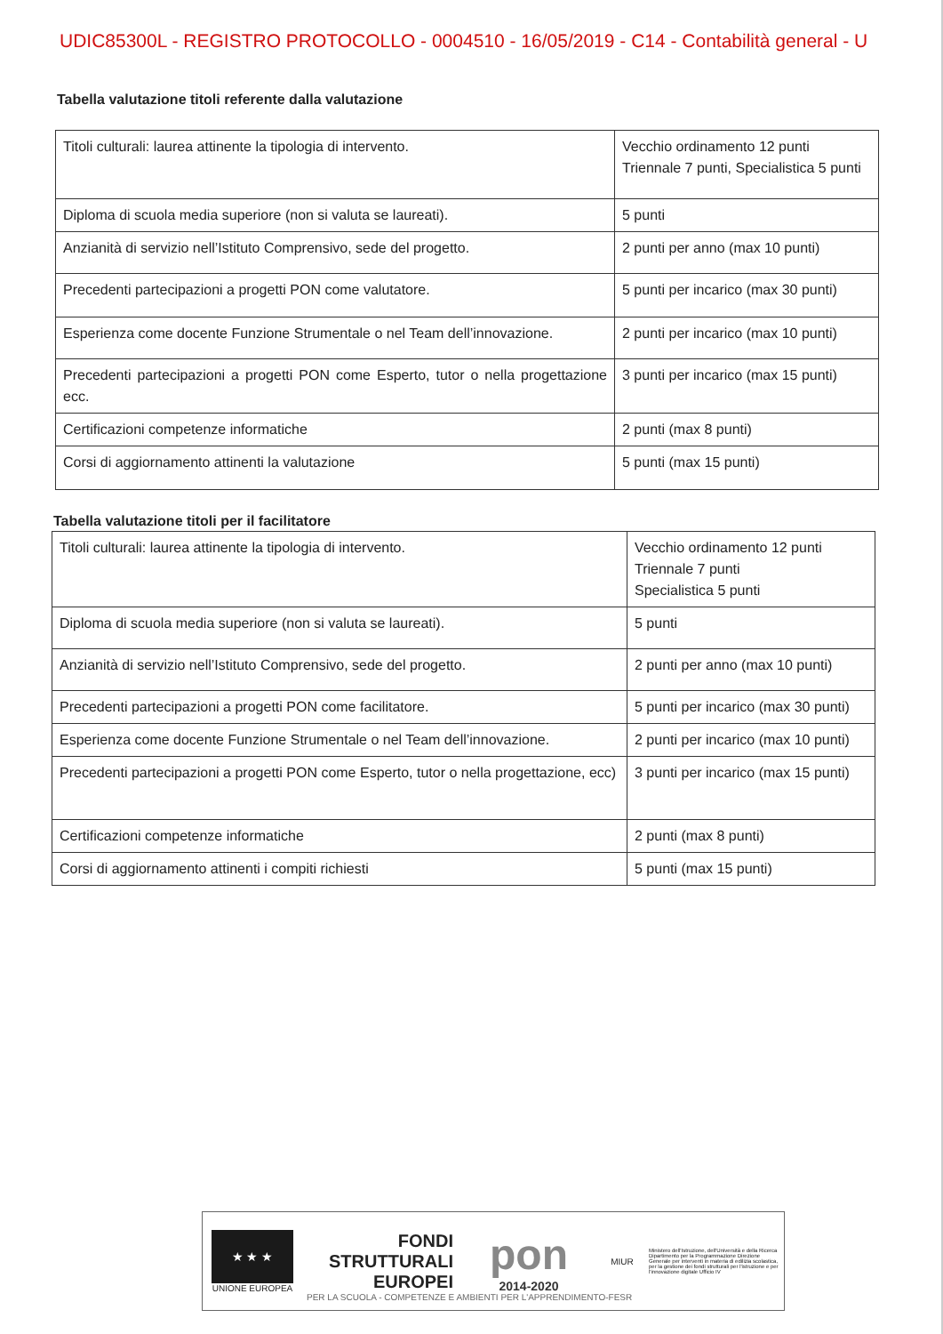UDIC85300L - REGISTRO PROTOCOLLO - 0004510 - 16/05/2019 - C14 - Contabilità general - U
Tabella valutazione titoli referente dalla valutazione
| Titoli culturali: laurea attinente la tipologia di intervento. | Vecchio ordinamento 12 punti Triennale 7 punti, Specialistica 5 punti |
| Diploma di scuola media superiore (non si valuta se laureati). | 5 punti |
| Anzianità di servizio nell’Istituto Comprensivo, sede del progetto. | 2 punti per anno (max 10 punti) |
| Precedenti partecipazioni a progetti PON come valutatore. | 5 punti per incarico (max 30 punti) |
| Esperienza come docente Funzione Strumentale o nel Team dell’innovazione. | 2 punti per incarico (max 10 punti) |
| Precedenti partecipazioni a progetti PON come Esperto, tutor o nella progettazione ecc. | 3 punti per incarico (max 15 punti) |
| Certificazioni competenze informatiche | 2 punti (max 8 punti) |
| Corsi di aggiornamento attinenti la valutazione | 5 punti (max 15 punti) |
Tabella valutazione titoli per il facilitatore
| Titoli culturali: laurea attinente la tipologia di intervento. | Vecchio ordinamento 12 punti Triennale 7 punti Specialistica 5 punti |
| Diploma di scuola media superiore (non si valuta se laureati). | 5 punti |
| Anzianità di servizio nell’Istituto Comprensivo, sede del progetto. | 2 punti per anno (max 10 punti) |
| Precedenti partecipazioni a progetti PON come facilitatore. | 5 punti per incarico (max 30 punti) |
| Esperienza come docente Funzione Strumentale o nel Team dell’innovazione. | 2 punti per incarico (max 10 punti) |
| Precedenti partecipazioni a progetti PON come Esperto, tutor o nella progettazione, ecc) | 3 punti per incarico (max 15 punti) |
| Certificazioni competenze informatiche | 2 punti (max 8 punti) |
| Corsi di aggiornamento attinenti i compiti richiesti | 5 punti (max 15 punti) |
★ ★ ★
UNIONE EUROPEA
FONDI
STRUTTURALI
EUROPEI
pon
2014-2020
MIUR
Ministero dell'Istruzione, dell'Università e della Ricerca Dipartimento per la Programmazione Direzione Generale per interventi in materia di edilizia scolastica, per la gestione dei fondi strutturali per l'istruzione e per l'innovazione digitale Ufficio IV
PER LA SCUOLA - COMPETENZE E AMBIENTI PER L'APPRENDIMENTO-FESR